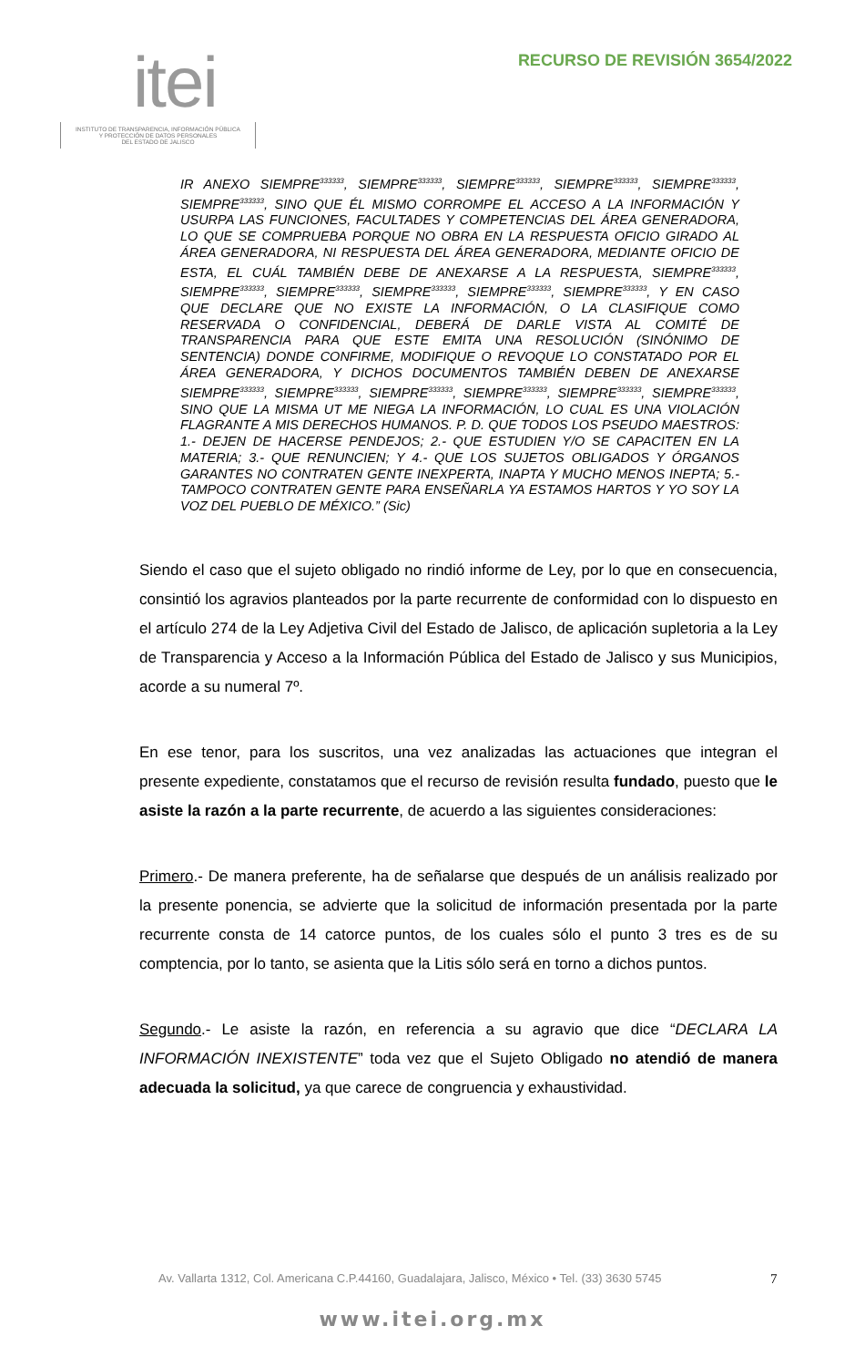itei
INSTITUTO DE TRANSPARENCIA, INFORMACIÓN PÚBLICA
Y PROTECCIÓN DE DATOS PERSONALES
DEL ESTADO DE JALISCO
RECURSO DE REVISIÓN 3654/2022
IR ANEXO SIEMPRE<sup>333333</sup>, SIEMPRE<sup>333333</sup>, SIEMPRE<sup>333333</sup>, SIEMPRE<sup>333333</sup>, SIEMPRE<sup>333333</sup>, SIEMPRE<sup>333333</sup>, SINO QUE ÉL MISMO CORROMPE EL ACCESO A LA INFORMACIÓN Y USURPA LAS FUNCIONES, FACULTADES Y COMPETENCIAS DEL ÁREA GENERADORA, LO QUE SE COMPRUEBA PORQUE NO OBRA EN LA RESPUESTA OFICIO GIRADO AL ÁREA GENERADORA, NI RESPUESTA DEL ÁREA GENERADORA, MEDIANTE OFICIO DE ESTA, EL CUÁL TAMBIÉN DEBE DE ANEXARSE A LA RESPUESTA, SIEMPRE<sup>333333</sup>, SIEMPRE<sup>333333</sup>, SIEMPRE<sup>333333</sup>, SIEMPRE<sup>333333</sup>, SIEMPRE<sup>333333</sup>, SIEMPRE<sup>333333</sup>, Y EN CASO QUE DECLARE QUE NO EXISTE LA INFORMACIÓN, O LA CLASIFIQUE COMO RESERVADA O CONFIDENCIAL, DEBERÁ DE DARLE VISTA AL COMITÉ DE TRANSPARENCIA PARA QUE ESTE EMITA UNA RESOLUCIÓN (SINÓNIMO DE SENTENCIA) DONDE CONFIRME, MODIFIQUE O REVOQUE LO CONSTATADO POR EL ÁREA GENERADORA, Y DICHOS DOCUMENTOS TAMBIÉN DEBEN DE ANEXARSE SIEMPRE<sup>333333</sup>, SIEMPRE<sup>333333</sup>, SIEMPRE<sup>333333</sup>, SIEMPRE<sup>333333</sup>, SIEMPRE<sup>333333</sup>, SIEMPRE<sup>333333</sup>, SINO QUE LA MISMA UT ME NIEGA LA INFORMACIÓN, LO CUAL ES UNA VIOLACIÓN FLAGRANTE A MIS DERECHOS HUMANOS. P. D. QUE TODOS LOS PSEUDO MAESTROS: 1.- DEJEN DE HACERSE PENDEJOS; 2.- QUE ESTUDIEN Y/O SE CAPACITEN EN LA MATERIA; 3.- QUE RENUNCIEN; Y 4.- QUE LOS SUJETOS OBLIGADOS Y ÓRGANOS GARANTES NO CONTRATEN GENTE INEXPERTA, INAPTA Y MUCHO MENOS INEPTA; 5.- TAMPOCO CONTRATEN GENTE PARA ENSEÑARLA YA ESTAMOS HARTOS Y YO SOY LA VOZ DEL PUEBLO DE MÉXICO.” (Sic)
Siendo el caso que el sujeto obligado no rindió informe de Ley, por lo que en consecuencia, consintió los agravios planteados por la parte recurrente de conformidad con lo dispuesto en el artículo 274 de la Ley Adjetiva Civil del Estado de Jalisco, de aplicación supletoria a la Ley de Transparencia y Acceso a la Información Pública del Estado de Jalisco y sus Municipios, acorde a su numeral 7º.
En ese tenor, para los suscritos, una vez analizadas las actuaciones que integran el presente expediente, constatamos que el recurso de revisión resulta fundado, puesto que le asiste la razón a la parte recurrente, de acuerdo a las siguientes consideraciones:
Primero.- De manera preferente, ha de señalarse que después de un análisis realizado por la presente ponencia, se advierte que la solicitud de información presentada por la parte recurrente consta de 14 catorce puntos, de los cuales sólo el punto 3 tres es de su comptencia, por lo tanto, se asienta que la Litis sólo será en torno a dichos puntos.
Segundo.- Le asiste la razón, en referencia a su agravio que dice “DECLARA LA INFORMACIÓN INEXISTENTE” toda vez que el Sujeto Obligado no atendió de manera adecuada la solicitud, ya que carece de congruencia y exhaustividad.
Av. Vallarta 1312, Col. Americana C.P.44160, Guadalajara, Jalisco, México • Tel. (33) 3630 5745
7
www.itei.org.mx